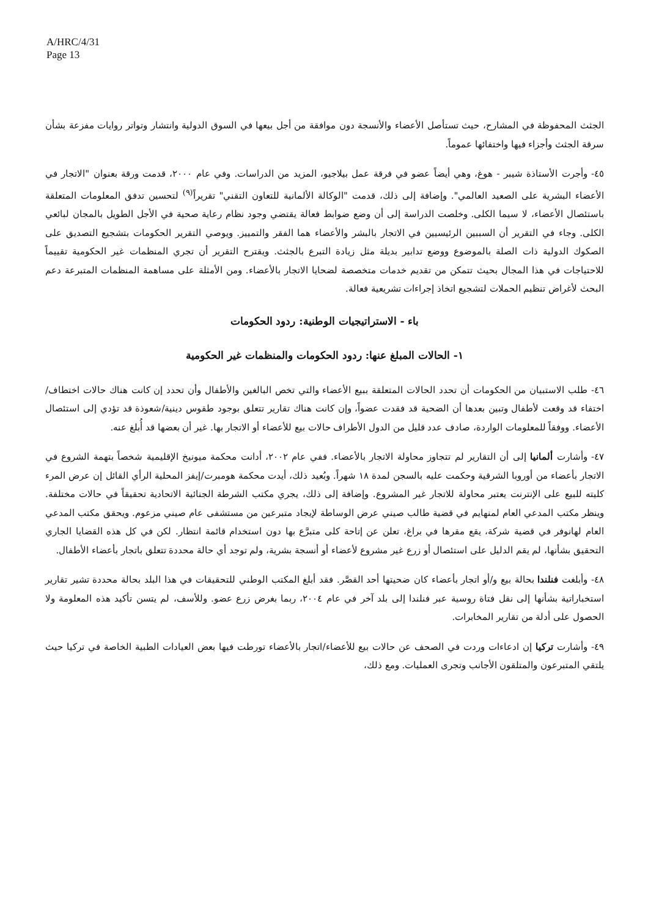A/HRC/4/31
Page 13
الجثث المحفوظة في المشارح، حيث تستأصل الأعضاء والأنسجة دون موافقة من أجل بيعها في السوق الدولية وانتشار وتواتر روايات مفزعة بشأن سرقة الجثث وأجزاء فيها واختفائها عموماً.
٤٥- وأجرت الأستاذة شيبر - هوغ، وهي أيضاً عضو في فرقة عمل بيلاجيو، المزيد من الدراسات. وفي عام ٢٠٠٠، قدمت ورقة بعنوان "الاتجار في الأعضاء البشرية على الصعيد العالمي". وإضافة إلى ذلك، قدمت "الوكالة الألمانية للتعاون التقني" تقريراً<sup>(٩)</sup> لتحسين تدفق المعلومات المتعلقة باستئصال الأعضاء، لا سيما الكلى. وخلصت الدراسة إلى أن وضع ضوابط فعالة يقتضي وجود نظام رعاية صحية في الأجل الطويل بالمجان لبائعي الكلى. وجاء في التقرير أن السببين الرئيسيين في الاتجار بالبشر والأعضاء هما الفقر والتمييز. ويوصي التقرير الحكومات بتشجيع التصديق على الصكوك الدولية ذات الصلة بالموضوع ووضع تدابير بديلة مثل زيادة التبرع بالجثث. ويقترح التقرير أن تجري المنظمات غير الحكومية تقييماً للاحتياجات في هذا المجال بحيث تتمكن من تقديم خدمات متخصصة لضحايا الاتجار بالأعضاء. ومن الأمثلة على مساهمة المنظمات المتبرعة دعم البحث لأغراض تنظيم الحملات لتشجيع اتخاذ إجراءات تشريعية فعالة.
باء - الاستراتيجيات الوطنية: ردود الحكومات
١- الحالات المبلغ عنها: ردود الحكومات والمنظمات غير الحكومية
٤٦- طلب الاستبيان من الحكومات أن تحدد الحالات المتعلقة ببيع الأعضاء والتي تخص البالغين والأطفال وأن تحدد إن كانت هناك حالات اختطاف/اختفاء قد وقعت لأطفال وتبين بعدها أن الضحية قد فقدت عضواً، وإن كانت هناك تقارير تتعلق بوجود طقوس دينية/شعوذة قد تؤدي إلى استئصال الأعضاء. ووفقاً للمعلومات الواردة، صادف عدد قليل من الدول الأطراف حالات بيع للأعضاء أو الاتجار بها. غير أن بعضها قد أُبلغ عنه.
٤٧- وأشارت ألمانيا إلى أن التقارير لم تتجاوز محاولة الاتجار بالأعضاء. ففي عام ٢٠٠٢، أدانت محكمة ميونيخ الإقليمية شخصاً بتهمة الشروع في الاتجار بأعضاء من أوروبا الشرقية وحكمت عليه بالسجن لمدة ١٨ شهراً. وبُعيد ذلك، أيدت محكمة هومبرت/إيفز المحلية الرأي القائل إن عرض المرء كليته للبيع على الإنترنت يعتبر محاولة للاتجار غير المشروع. وإضافة إلى ذلك، يجري مكتب الشرطة الجنائية الاتحادية تحقيقاً في حالات مختلفة. وينظر مكتب المدعي العام لمنهايم في قضية طالب صيني عرض الوساطة لإيجاد متبرعين من مستشفى عام صيني مزعوم. ويحقق مكتب المدعي العام لهانوفر في قضية شركة، يقع مقرها في براغ، تعلن عن إتاحة كلى متبرَّع بها دون استخدام قائمة انتظار. لكن في كل هذه القضايا الجاري التحقيق بشأنها، لم يقم الدليل على استئصال أو زرع غير مشروع لأعضاء أو أنسجة بشرية، ولم توجد أي حالة محددة تتعلق باتجار بأعضاء الأطفال.
٤٨- وأبلغت فنلندا بحالة بيع و/أو اتجار بأعضاء كان ضحيتها أحد القصَّر. فقد أبلغ المكتب الوطني للتحقيقات في هذا البلد بحالة محددة تشير تقارير استخباراتية بشأنها إلى نقل فتاة روسية عبر فنلندا إلى بلد آخر في عام ٢٠٠٤، ربما بغرض زرع عضو. وللأسف، لم يتسن تأكيد هذه المعلومة ولا الحصول على أدلة من تقارير المخابرات.
٤٩- وأشارت تركيا إن ادعاءات وردت في الصحف عن حالات بيع للأعضاء/اتجار بالأعضاء تورطت فيها بعض العيادات الطبية الخاصة في تركيا حيث يلتقي المتبرعون والمتلقون الأجانب وتجرى العمليات. ومع ذلك،